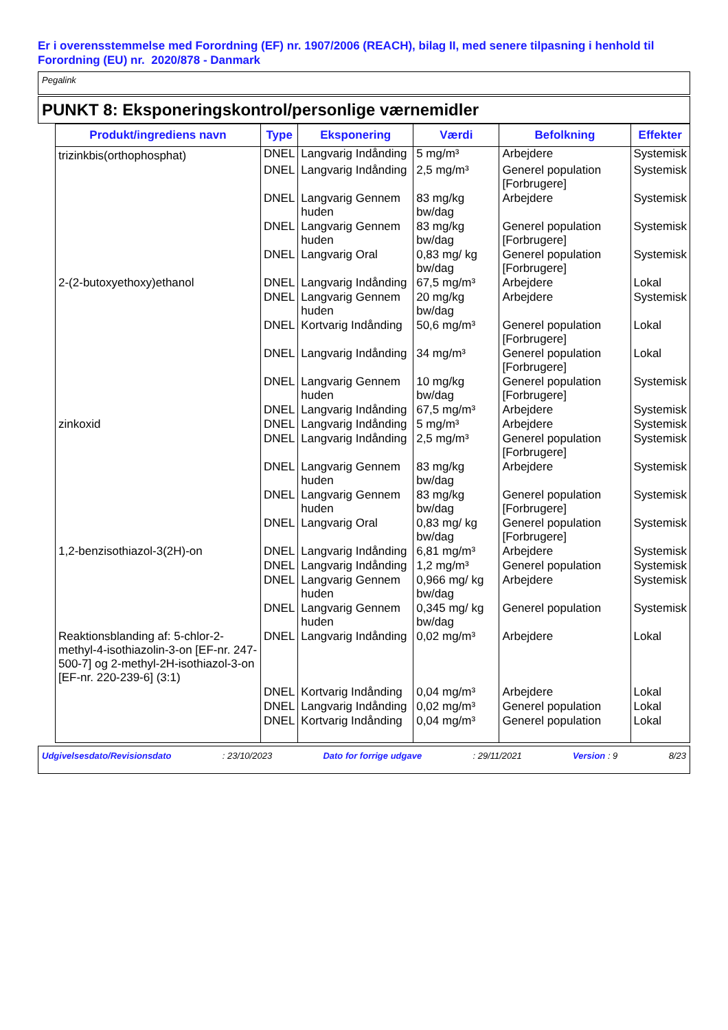Er i overensstemmelse med Forordning (EF) nr. 1907/2006 (REACH), bilag II, med senere tilpasning i henhold til Forordning (EU) nr. 2020/878 - Danmark
Pegalink
PUNKT 8: Eksponeringskontrol/personlige værnemidler
| Produkt/ingrediens navn | Type | Eksponering | Værdi | Befolkning | Effekter |
| --- | --- | --- | --- | --- | --- |
| trizinkbis(orthophosphat) | DNEL | Langvarig Indånding | 5 mg/m³ | Arbejdere | Systemisk |
| | DNEL | Langvarig Indånding | 2,5 mg/m³ | Generel population [Forbrugere] | Systemisk |
| | DNEL | Langvarig Gennem huden | 83 mg/kg bw/dag | Arbejdere | Systemisk |
| | DNEL | Langvarig Gennem huden | 83 mg/kg bw/dag | Generel population [Forbrugere] | Systemisk |
| | DNEL | Langvarig Oral | 0,83 mg/ kg bw/dag | Generel population [Forbrugere] | Systemisk |
| 2-(2-butoxyethoxy)ethanol | DNEL | Langvarig Indånding | 67,5 mg/m³ | Arbejdere | Lokal |
| | DNEL | Langvarig Gennem huden | 20 mg/kg bw/dag | Arbejdere | Systemisk |
| | DNEL | Kortvarig Indånding | 50,6 mg/m³ | Generel population [Forbrugere] | Lokal |
| | DNEL | Langvarig Indånding | 34 mg/m³ | Generel population [Forbrugere] | Lokal |
| | DNEL | Langvarig Gennem huden | 10 mg/kg bw/dag | Generel population [Forbrugere] | Systemisk |
| | DNEL | Langvarig Indånding | 67,5 mg/m³ | Arbejdere | Systemisk |
| zinkoxid | DNEL | Langvarig Indånding | 5 mg/m³ | Arbejdere | Systemisk |
| | DNEL | Langvarig Indånding | 2,5 mg/m³ | Generel population [Forbrugere] | Systemisk |
| | DNEL | Langvarig Gennem huden | 83 mg/kg bw/dag | Arbejdere | Systemisk |
| | DNEL | Langvarig Gennem huden | 83 mg/kg bw/dag | Generel population [Forbrugere] | Systemisk |
| | DNEL | Langvarig Oral | 0,83 mg/ kg bw/dag | Generel population [Forbrugere] | Systemisk |
| 1,2-benzisothiazol-3(2H)-on | DNEL | Langvarig Indånding | 6,81 mg/m³ | Arbejdere | Systemisk |
| | DNEL | Langvarig Indånding | 1,2 mg/m³ | Generel population | Systemisk |
| | DNEL | Langvarig Gennem huden | 0,966 mg/ kg bw/dag | Arbejdere | Systemisk |
| | DNEL | Langvarig Gennem huden | 0,345 mg/ kg bw/dag | Generel population | Systemisk |
| Reaktionsblanding af: 5-chlor-2-methyl-4-isothiazolin-3-on [EF-nr. 247-500-7] og 2-methyl-2H-isothiazol-3-on [EF-nr. 220-239-6] (3:1) | DNEL | Langvarig Indånding | 0,02 mg/m³ | Arbejdere | Lokal |
| | DNEL | Kortvarig Indånding | 0,04 mg/m³ | Arbejdere | Lokal |
| | DNEL | Langvarig Indånding | 0,02 mg/m³ | Generel population | Lokal |
| | DNEL | Kortvarig Indånding | 0,04 mg/m³ | Generel population | Lokal |
Udgivelsesdato/Revisionsdato: 23/10/2023 Dato for forrige udgave: 29/11/2021 Version : 9 8/23